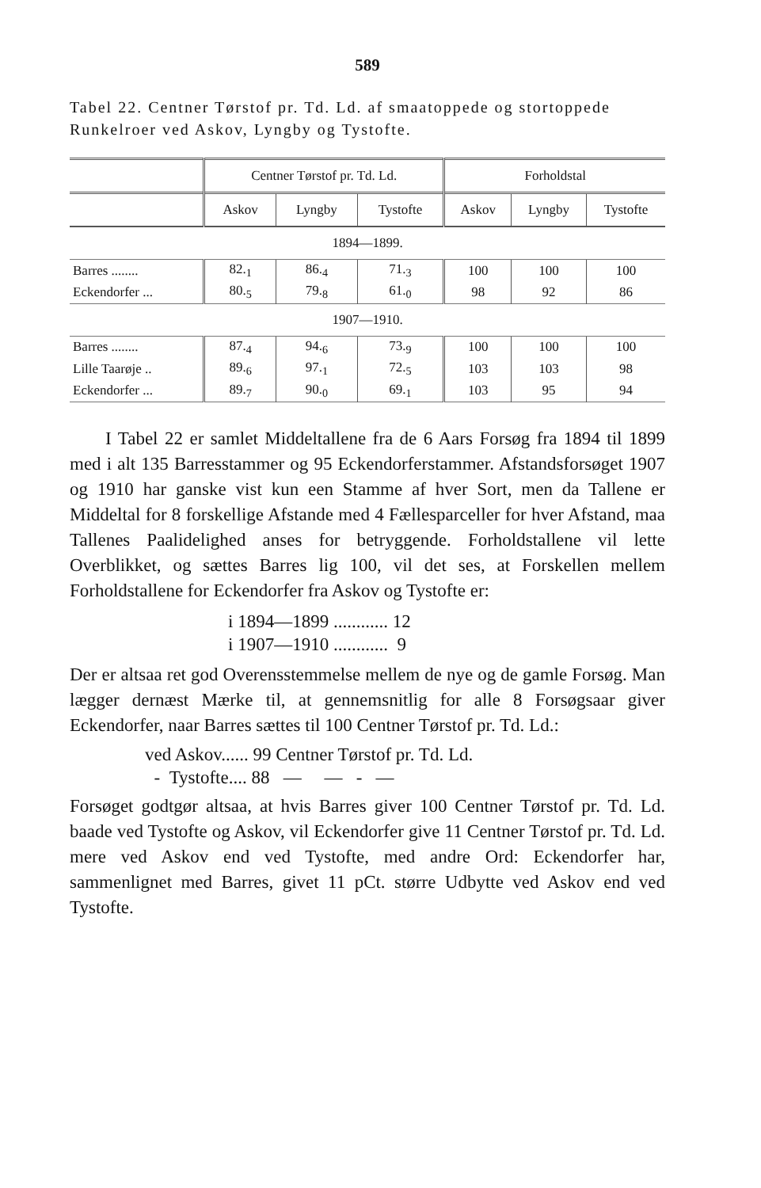589
Tabel 22. Centner Tørstof pr. Td. Ld. af smaatoppede og stortoppede Runkelroer ved Askov, Lyngby og Tystofte.
| | Centner Tørstof pr. Td. Ld. | | | Forholdstal | | |
| --- | --- | --- | --- | --- | --- | --- |
| | Askov | Lyngby | Tystofte | Askov | Lyngby | Tystofte |
| 1894—1899. | | | | | | |
| Barres ........ | 82.<sub>1</sub> | 86.<sub>4</sub> | 71.<sub>3</sub> | 100 | 100 | 100 |
| Eckendorfer ... | 80.<sub>5</sub> | 79.<sub>8</sub> | 61.<sub>0</sub> | 98 | 92 | 86 |
| 1907—1910. | | | | | | |
| Barres ........ | 87.<sub>4</sub> | 94.<sub>6</sub> | 73.<sub>9</sub> | 100 | 100 | 100 |
| Lille Taarøje .. | 89.<sub>6</sub> | 97.<sub>1</sub> | 72.<sub>5</sub> | 103 | 103 | 98 |
| Eckendorfer ... | 89.<sub>7</sub> | 90.<sub>0</sub> | 69.<sub>1</sub> | 103 | 95 | 94 |
I Tabel 22 er samlet Middeltallene fra de 6 Aars Forsøg fra 1894 til 1899 med i alt 135 Barresstammer og 95 Eckendorferstammer. Afstandsforsøget 1907 og 1910 har ganske vist kun een Stamme af hver Sort, men da Tallene er Middeltal for 8 forskellige Afstande med 4 Fællesparceller for hver Afstand, maa Tallenes Paalidelighed anses for betryggende. Forholdstallene vil lette Overblikket, og sættes Barres lig 100, vil det ses, at Forskellen mellem Forholdstallene for Eckendorfer fra Askov og Tystofte er:
i 1894—1899 ............ 12
i 1907—1910 ............ 9
Der er altsaa ret god Overensstemmelse mellem de nye og de gamle Forsøg. Man lægger dernæst Mærke til, at gennemsnitlig for alle 8 Forsøgsaar giver Eckendorfer, naar Barres sættes til 100 Centner Tørstof pr. Td. Ld.:
ved Askov...... 99 Centner Tørstof pr. Td. Ld.
- Tystofte.... 88 — — - —
Forsøget godtgør altsaa, at hvis Barres giver 100 Centner Tørstof pr. Td. Ld. baade ved Tystofte og Askov, vil Eckendorfer give 11 Centner Tørstof pr. Td. Ld. mere ved Askov end ved Tystofte, med andre Ord: Eckendorfer har, sammenlignet med Barres, givet 11 pCt. større Udbytte ved Askov end ved Tystofte.